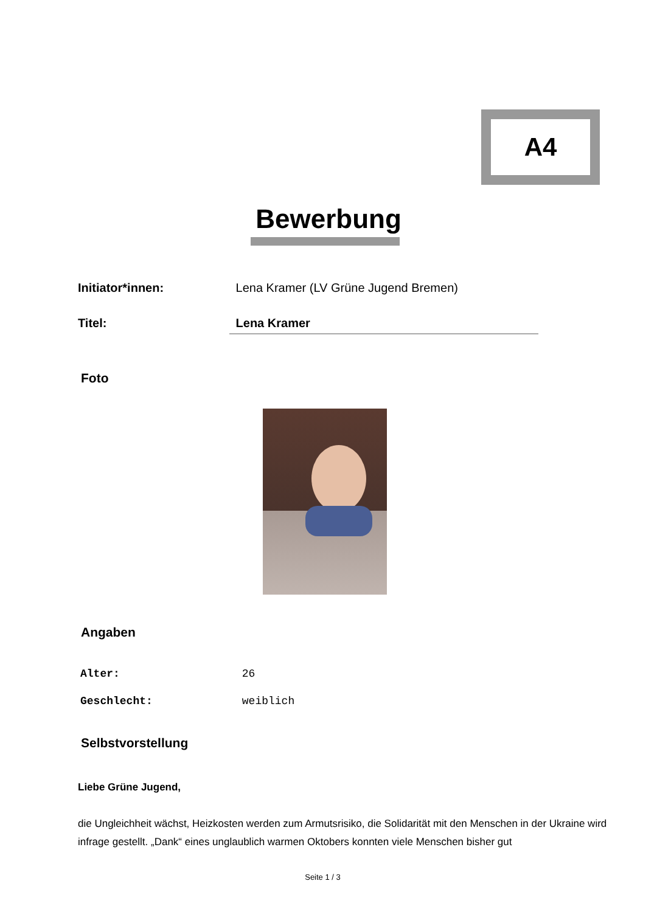A4
Bewerbung
Initiator*innen: Lena Kramer (LV Grüne Jugend Bremen)
Titel: Lena Kramer
Foto
Angaben
Alter: 26
Geschlecht: weiblich
Selbstvorstellung
Liebe Grüne Jugend,
die Ungleichheit wächst, Heizkosten werden zum Armutsrisiko, die Solidarität mit den Menschen in der Ukraine wird infrage gestellt. „Dank“ eines unglaublich warmen Oktobers konnten viele Menschen bisher gut
Seite 1 / 3